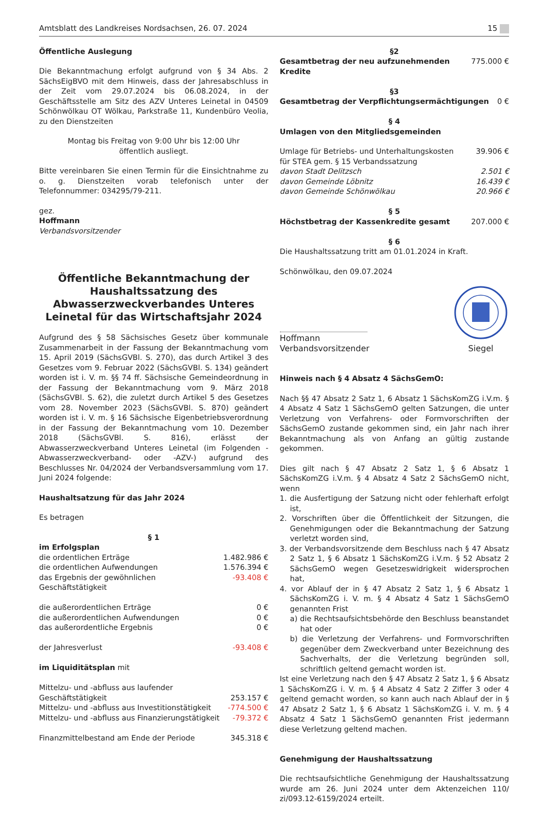Amtsblatt des Landkreises Nordsachsen, 26. 07. 2024 15
Öffentliche Auslegung
Die Bekanntmachung erfolgt aufgrund von § 34 Abs. 2 SächsEigBVO mit dem Hinweis, dass der Jahresabschluss in der Zeit vom 29.07.2024 bis 06.08.2024, in der Geschäftsstelle am Sitz des AZV Unteres Leinetal in 04509 Schönwölkau OT Wölkau, Parkstraße 11, Kundenbüro Veolia, zu den Dienstzeiten
Montag bis Freitag von 9:00 Uhr bis 12:00 Uhr
öffentlich ausliegt.
Bitte vereinbaren Sie einen Termin für die Einsichtnahme zu o. g. Dienstzeiten vorab telefonisch unter der Telefonnummer: 034295/79-211.
gez.
Hoffmann
Verbandsvorsitzender
Öffentliche Bekanntmachung der Haushaltssatzung des Abwasserzweckverbandes Unteres Leinetal für das Wirtschaftsjahr 2024
Aufgrund des § 58 Sächsisches Gesetz über kommunale Zusammenarbeit in der Fassung der Bekanntmachung vom 15. April 2019 (SächsGVBl. S. 270), das durch Artikel 3 des Gesetzes vom 9. Februar 2022 (SächsGVBl. S. 134) geändert worden ist i. V. m. §§ 74 ff. Sächsische Gemeindeordnung in der Fassung der Bekanntmachung vom 9. März 2018 (SächsGVBl. S. 62), die zuletzt durch Artikel 5 des Gesetzes vom 28. November 2023 (SächsGVBl. S. 870) geändert worden ist i. V. m. § 16 Sächsische Eigenbetriebsverordnung in der Fassung der Bekanntmachung vom 10. Dezember 2018 (SächsGVBl. S. 816), erlässt der Abwasserzweckverband Unteres Leinetal (im Folgenden -Abwasserzweckverband- oder -AZV-) aufgrund des Beschlusses Nr. 04/2024 der Verbandsversammlung vom 17. Juni 2024 folgende:
Haushaltsatzung für das Jahr 2024
Es betragen
§ 1
| im Erfolgsplan | |
| die ordentlichen Erträge | 1.482.986 € |
| die ordentlichen Aufwendungen | 1.576.394 € |
| das Ergebnis der gewöhnlichen Geschäftstätigkeit | -93.408 € |
| die außerordentlichen Erträge | 0 € |
| die außerordentlichen Aufwendungen | 0 € |
| das außerordentliche Ergebnis | 0 € |
| der Jahresverlust | -93.408 € |
| im Liquiditätsplan mit | |
| Mittelzu- und -abfluss aus laufender Geschäftstätigkeit | 253.157 € |
| Mittelzu- und -abfluss aus Investitionstätigkeit | -774.500 € |
| Mittelzu- und -abfluss aus Finanzierungstätigkeit | -79.372 € |
| Finanzmittelbestand am Ende der Periode | 345.318 € |
§2
| Gesamtbetrag der neu aufzunehmenden Kredite | 775.000 € |
§3
| Gesamtbetrag der Verpflichtungsermächtigungen | 0 € |
§ 4
Umlagen von den Mitgliedsgemeinden
| Umlage für Betriebs- und Unterhaltungskosten für STEA gem. § 15 Verbandssatzung | 39.906 € |
| davon Stadt Delitzsch | 2.501 € |
| davon Gemeinde Löbnitz | 16.439 € |
| davon Gemeinde Schönwölkau | 20.966 € |
§ 5
| Höchstbetrag der Kassenkredite gesamt | 207.000 € |
§ 6
Die Haushaltssatzung tritt am 01.01.2024 in Kraft.
Schönwölkau, den 09.07.2024
Hoffmann
Verbandsvorsitzender
Siegel
Hinweis nach § 4 Absatz 4 SächsGemO:
Nach §§ 47 Absatz 2 Satz 1, 6 Absatz 1 SächsKomZG i.V.m. § 4 Absatz 4 Satz 1 SächsGemO gelten Satzungen, die unter Verletzung von Verfahrens- oder Formvorschriften der SächsGemO zustande gekommen sind, ein Jahr nach ihrer Bekanntmachung als von Anfang an gültig zustande gekommen.
Dies gilt nach § 47 Absatz 2 Satz 1, § 6 Absatz 1 SächsKomZG i.V.m. § 4 Absatz 4 Satz 2 SächsGemO nicht, wenn
1. die Ausfertigung der Satzung nicht oder fehlerhaft erfolgt ist,
2. Vorschriften über die Öffentlichkeit der Sitzungen, die Genehmigungen oder die Bekanntmachung der Satzung verletzt worden sind,
3. der Verbandsvorsitzende dem Beschluss nach § 47 Absatz 2 Satz 1, § 6 Absatz 1 SächsKomZG i.V.m. § 52 Absatz 2 SächsGemO wegen Gesetzeswidrigkeit widersprochen hat,
4. vor Ablauf der in § 47 Absatz 2 Satz 1, § 6 Absatz 1 SächsKomZG i. V. m. § 4 Absatz 4 Satz 1 SächsGemO genannten Frist
a) die Rechtsaufsichtsbehörde den Beschluss beanstandet hat oder
b) die Verletzung der Verfahrens- und Formvorschriften gegenüber dem Zweckverband unter Bezeichnung des Sachverhalts, der die Verletzung begründen soll, schriftlich geltend gemacht worden ist.
Ist eine Verletzung nach den § 47 Absatz 2 Satz 1, § 6 Absatz 1 SächsKomZG i. V. m. § 4 Absatz 4 Satz 2 Ziffer 3 oder 4 geltend gemacht worden, so kann auch nach Ablauf der in § 47 Absatz 2 Satz 1, § 6 Absatz 1 SächsKomZG i. V. m. § 4 Absatz 4 Satz 1 SächsGemO genannten Frist jedermann diese Verletzung geltend machen.
Genehmigung der Haushaltssatzung
Die rechtsaufsichtliche Genehmigung der Haushaltssatzung wurde am 26. Juni 2024 unter dem Aktenzeichen 110/ zi/093.12-6159/2024 erteilt.